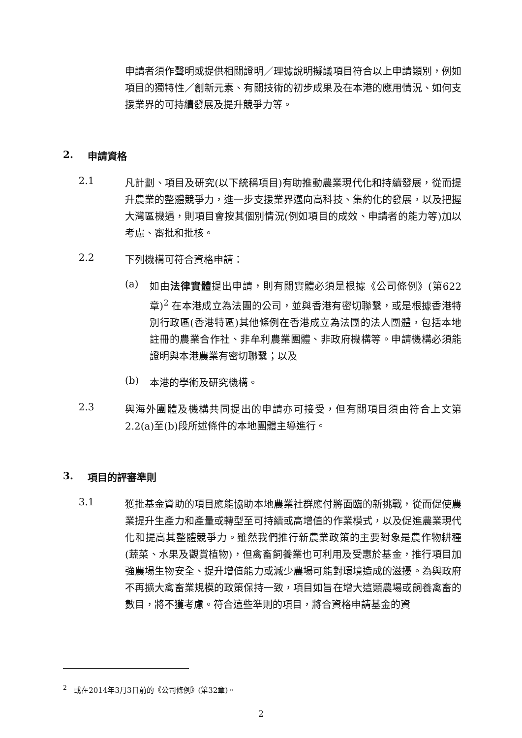申請者須作聲明或提供相關證明／理據說明擬議項目符合以上申請類別，例如項目的獨特性／創新元素、有關技術的初步成果及在本港的應用情況、如何支援業界的可持續發展及提升競爭力等。
2. 申請資格
2.1
凡計劃、項目及研究(以下統稱項目)有助推動農業現代化和持續發展，從而提升農業的整體競爭力，進一步支援業界邁向高科技、集約化的發展，以及把握大灣區機遇，則項目會按其個別情況(例如項目的成效、申請者的能力等)加以考慮、審批和批核。
2.2
下列機構可符合資格申請：
(a)
如由法律實體提出申請，則有關實體必須是根據《公司條例》(第622章)<sup>2</sup> 在本港成立為法團的公司，並與香港有密切聯繫，或是根據香港特別行政區(香港特區)其他條例在香港成立為法團的法人團體，包括本地註冊的農業合作社、非牟利農業團體、非政府機構等。申請機構必須能證明與本港農業有密切聯繫；以及
(b)
本港的學術及研究機構。
2.3
與海外團體及機構共同提出的申請亦可接受，但有關項目須由符合上文第2.2(a)至(b)段所述條件的本地團體主導進行。
3. 項目的評審準則
3.1
獲批基金資助的項目應能協助本地農業社群應付將面臨的新挑戰，從而促使農業提升生產力和產量或轉型至可持續或高增值的作業模式，以及促進農業現代化和提高其整體競爭力。雖然我們推行新農業政策的主要對象是農作物耕種(蔬菜、水果及觀賞植物)，但禽畜飼養業也可利用及受惠於基金，推行項目加強農場生物安全、提升增值能力或減少農場可能對環境造成的滋擾。為與政府不再擴大禽畜業規模的政策保持一致，項目如旨在增大這類農場或飼養禽畜的數目，將不獲考慮。符合這些準則的項目，將合資格申請基金的資
<sup>2</sup> 或在2014年3月3日前的《公司條例》(第32章)。
2